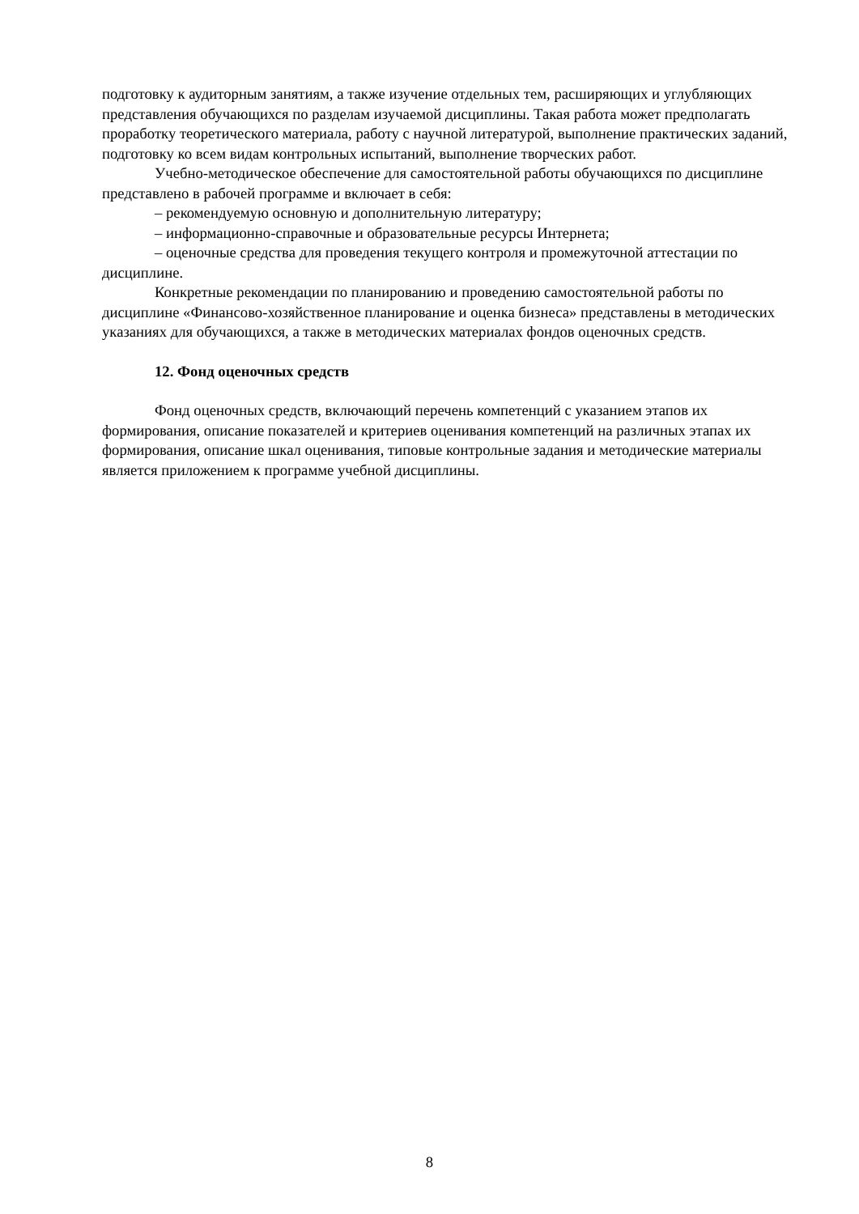подготовку к аудиторным занятиям, а также изучение отдельных тем, расширяющих и углубляющих представления обучающихся по разделам изучаемой дисциплины. Такая работа может предполагать проработку теоретического материала, работу с научной литературой, выполнение практических заданий, подготовку ко всем видам контрольных испытаний, выполнение творческих работ.
Учебно-методическое обеспечение для самостоятельной работы обучающихся по дисциплине представлено в рабочей программе и включает в себя:
– рекомендуемую основную и дополнительную литературу;
– информационно-справочные и образовательные ресурсы Интернета;
– оценочные средства для проведения текущего контроля и промежуточной аттестации по дисциплине.
Конкретные рекомендации по планированию и проведению самостоятельной работы по дисциплине «Финансово-хозяйственное планирование и оценка бизнеса» представлены в методических указаниях для обучающихся, а также в методических материалах фондов оценочных средств.
12. Фонд оценочных средств
Фонд оценочных средств, включающий перечень компетенций с указанием этапов их формирования, описание показателей и критериев оценивания компетенций на различных этапах их формирования, описание шкал оценивания, типовые контрольные задания и методические материалы является приложением к программе учебной дисциплины.
8